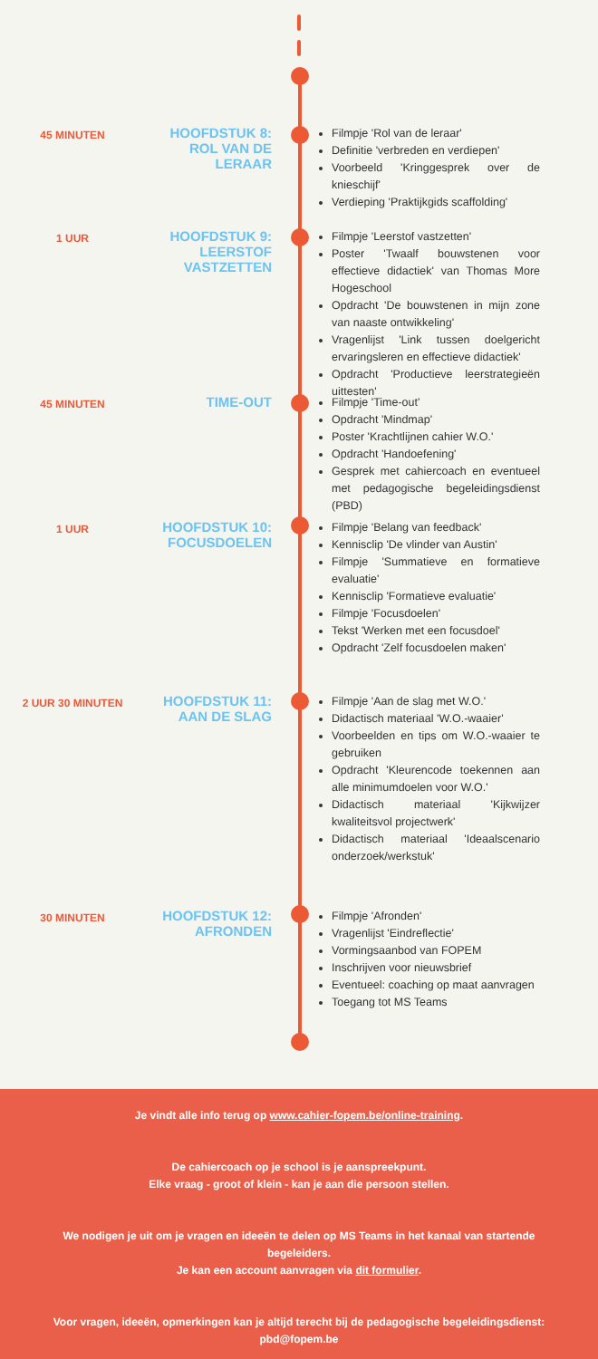45 MINUTEN
HOOFDSTUK 8: ROL VAN DE LERAAR
Filmpje 'Rol van de leraar'
Definitie 'verbreden en verdiepen'
Voorbeeld 'Kringgesprek over de knieschijf'
Verdieping 'Praktijkgids scaffolding'
1 UUR
HOOFDSTUK 9: LEERSTOF VASTZETTEN
Filmpje 'Leerstof vastzetten'
Poster 'Twaalf bouwstenen voor effectieve didactiek' van Thomas More Hogeschool
Opdracht 'De bouwstenen in mijn zone van naaste ontwikkeling'
Vragenlijst 'Link tussen doelgericht ervaringsleren en effectieve didactiek'
Opdracht 'Productieve leerstrategieën uittesten'
45 MINUTEN
TIME-OUT
Filmpje 'Time-out'
Opdracht 'Mindmap'
Poster 'Krachtlijnen cahier W.O.'
Opdracht 'Handoefening'
Gesprek met cahiercoach en eventueel met pedagogische begeleidingsdienst (PBD)
1 UUR
HOOFDSTUK 10: FOCUSDOELEN
Filmpje 'Belang van feedback'
Kennisclip 'De vlinder van Austin'
Filmpje 'Summatieve en formatieve evaluatie'
Kennisclip 'Formatieve evaluatie'
Filmpje 'Focusdoelen'
Tekst 'Werken met een focusdoel'
Opdracht 'Zelf focusdoelen maken'
2 UUR 30 MINUTEN
HOOFDSTUK 11: AAN DE SLAG
Filmpje 'Aan de slag met W.O.'
Didactisch materiaal 'W.O.-waaier'
Voorbeelden en tips om W.O.-waaier te gebruiken
Opdracht 'Kleurencode toekennen aan alle minimumdoelen voor W.O.'
Didactisch materiaal 'Kijkwijzer kwaliteitsvol projectwerk'
Didactisch materiaal 'Ideaalscenario onderzoek/werkstuk'
30 MINUTEN
HOOFDSTUK 12: AFRONDEN
Filmpje 'Afronden'
Vragenlijst 'Eindreflectie'
Vormingsaanbod van FOPEM
Inschrijven voor nieuwsbrief
Eventueel: coaching op maat aanvragen
Toegang tot MS Teams
Je vindt alle info terug op www.cahier-fopem.be/online-training.
De cahiercoach op je school is je aanspreekpunt.
Elke vraag - groot of klein - kan je aan die persoon stellen.
We nodigen je uit om je vragen en ideeën te delen op MS Teams in het kanaal van startende begeleiders.
Je kan een account aanvragen via dit formulier.
Voor vragen, ideeën, opmerkingen kan je altijd terecht bij de pedagogische begeleidingsdienst:
pbd@fopem.be